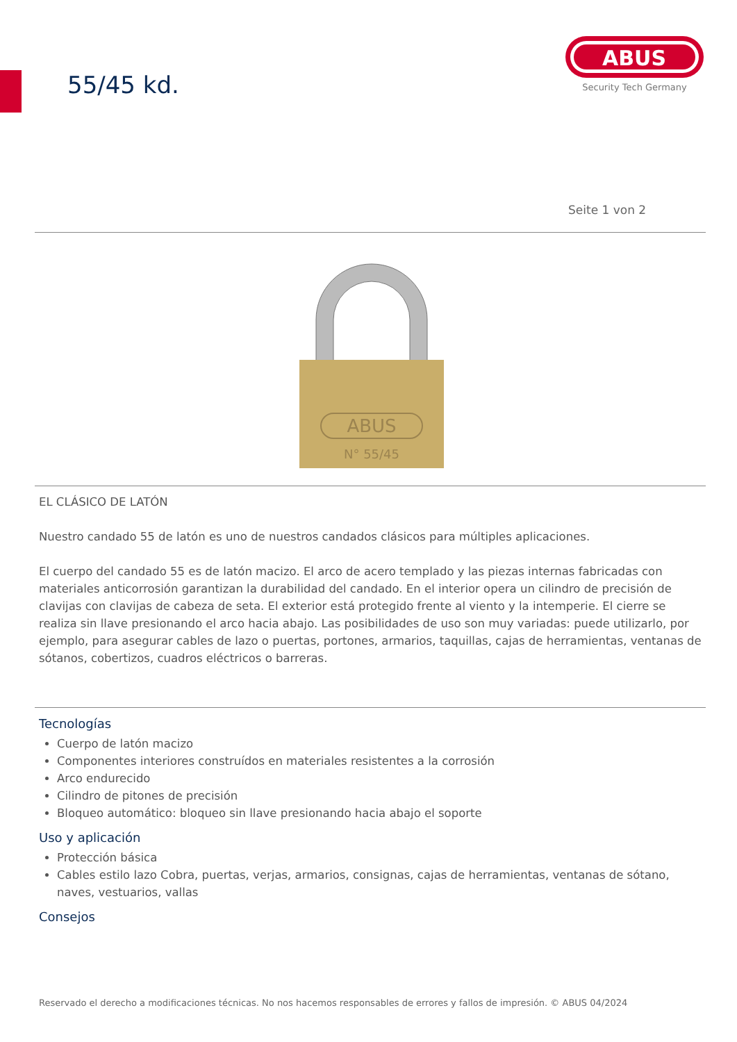55/45 kd.
ABUS
Security Tech Germany
Seite 1 von 2
ABUS
N° 55/45
EL CLÁSICO DE LATÓN
Nuestro candado 55 de latón es uno de nuestros candados clásicos para múltiples aplicaciones.
El cuerpo del candado 55 es de latón macizo. El arco de acero templado y las piezas internas fabricadas con materiales anticorrosión garantizan la durabilidad del candado. En el interior opera un cilindro de precisión de clavijas con clavijas de cabeza de seta. El exterior está protegido frente al viento y la intemperie. El cierre se realiza sin llave presionando el arco hacia abajo. Las posibilidades de uso son muy variadas: puede utilizarlo, por ejemplo, para asegurar cables de lazo o puertas, portones, armarios, taquillas, cajas de herramientas, ventanas de sótanos, cobertizos, cuadros eléctricos o barreras.
Tecnologías
Cuerpo de latón macizo
Componentes interiores construídos en materiales resistentes a la corrosión
Arco endurecido
Cilindro de pitones de precisión
Bloqueo automático: bloqueo sin llave presionando hacia abajo el soporte
Uso y aplicación
Protección básica
Cables estilo lazo Cobra, puertas, verjas, armarios, consignas, cajas de herramientas, ventanas de sótano, naves, vestuarios, vallas
Consejos
Reservado el derecho a modificaciones técnicas. No nos hacemos responsables de errores y fallos de impresión. © ABUS 04/2024